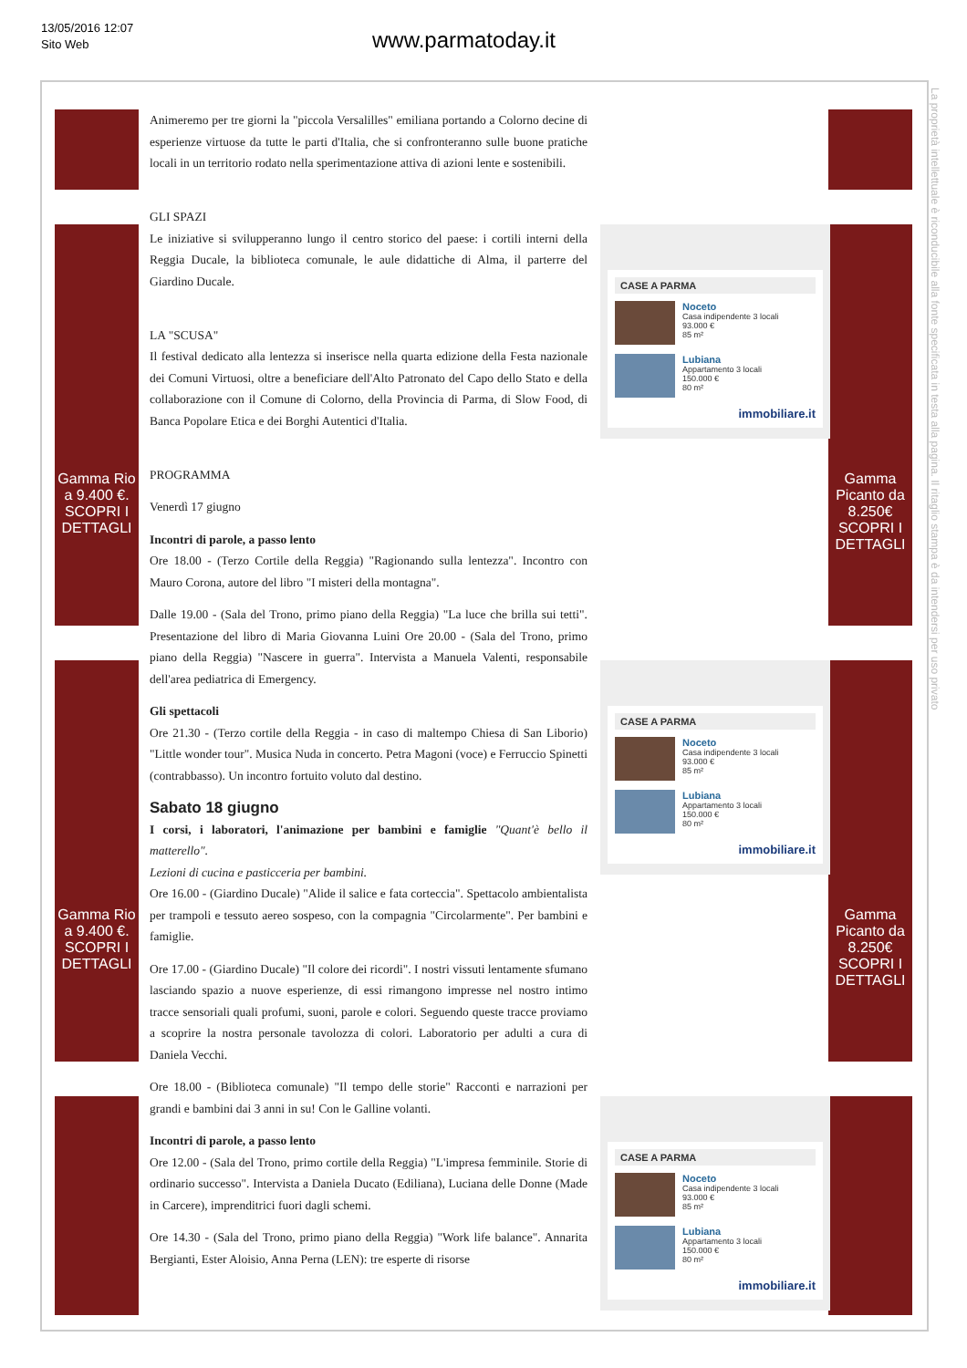13/05/2016 12:07
Sito Web
www.parmatoday.it
Gamma Rio a 9.400 €.
SCOPRI I DETTAGLI
Gamma Rio a 9.400 €.
SCOPRI I DETTAGLI
Gamma Picanto da 8.250€
SCOPRI I DETTAGLI
Gamma Picanto da 8.250€
SCOPRI I DETTAGLI
Animeremo per tre giorni la "piccola Versalilles" emiliana portando a Colorno decine di esperienze virtuose da tutte le parti d'Italia, che si confronteranno sulle buone pratiche locali in un territorio rodato nella sperimentazione attiva di azioni lente e sostenibili.
GLI SPAZI
Le iniziative si svilupperanno lungo il centro storico del paese: i cortili interni della Reggia Ducale, la biblioteca comunale, le aule didattiche di Alma, il parterre del Giardino Ducale.
LA "SCUSA"
Il festival dedicato alla lentezza si inserisce nella quarta edizione della Festa nazionale dei Comuni Virtuosi, oltre a beneficiare dell'Alto Patronato del Capo dello Stato e della collaborazione con il Comune di Colorno, della Provincia di Parma, di Slow Food, di Banca Popolare Etica e dei Borghi Autentici d'Italia.
PROGRAMMA
Venerdì 17 giugno
Incontri di parole, a passo lento
Ore 18.00 - (Terzo Cortile della Reggia) "Ragionando sulla lentezza". Incontro con Mauro Corona, autore del libro "I misteri della montagna".
Dalle 19.00 - (Sala del Trono, primo piano della Reggia) "La luce che brilla sui tetti". Presentazione del libro di Maria Giovanna Luini Ore 20.00 - (Sala del Trono, primo piano della Reggia) "Nascere in guerra". Intervista a Manuela Valenti, responsabile dell'area pediatrica di Emergency.
Gli spettacoli
Ore 21.30 - (Terzo cortile della Reggia - in caso di maltempo Chiesa di San Liborio) "Little wonder tour". Musica Nuda in concerto. Petra Magoni (voce) e Ferruccio Spinetti (contrabbasso). Un incontro fortuito voluto dal destino.
Sabato 18 giugno
I corsi, i laboratori, l'animazione per bambini e famiglie "Quant'è bello il matterello".
Lezioni di cucina e pasticceria per bambini.
Ore 16.00 - (Giardino Ducale) "Alide il salice e fata corteccia". Spettacolo ambientalista per trampoli e tessuto aereo sospeso, con la compagnia "Circolarmente". Per bambini e famiglie.
Ore 17.00 - (Giardino Ducale) "Il colore dei ricordi". I nostri vissuti lentamente sfumano lasciando spazio a nuove esperienze, di essi rimangono impresse nel nostro intimo tracce sensoriali quali profumi, suoni, parole e colori. Seguendo queste tracce proviamo a scoprire la nostra personale tavolozza di colori. Laboratorio per adulti a cura di Daniela Vecchi.
Ore 18.00 - (Biblioteca comunale) "Il tempo delle storie" Racconti e narrazioni per grandi e bambini dai 3 anni in su! Con le Galline volanti.
Incontri di parole, a passo lento
Ore 12.00 - (Sala del Trono, primo cortile della Reggia) "L'impresa femminile. Storie di ordinario successo". Intervista a Daniela Ducato (Ediliana), Luciana delle Donne (Made in Carcere), imprenditrici fuori dagli schemi.
Ore 14.30 - (Sala del Trono, primo piano della Reggia) "Work life balance". Annarita Bergianti, Ester Aloisio, Anna Perna (LEN): tre esperte di risorse
CASE A PARMA
Noceto
Casa indipendente 3 locali
93.000 €
85 m²
Lubiana
Appartamento 3 locali
150.000 €
80 m²
immobiliare.it
CASE A PARMA
Noceto
Casa indipendente 3 locali
93.000 €
85 m²
Lubiana
Appartamento 3 locali
150.000 €
80 m²
immobiliare.it
CASE A PARMA
Noceto
Casa indipendente 3 locali
93.000 €
85 m²
Lubiana
Appartamento 3 locali
150.000 €
80 m²
immobiliare.it
La proprietà intellettuale è riconducibile alla fonte specificata in testa alla pagina. Il ritaglio stampa è da intendersi per uso privato